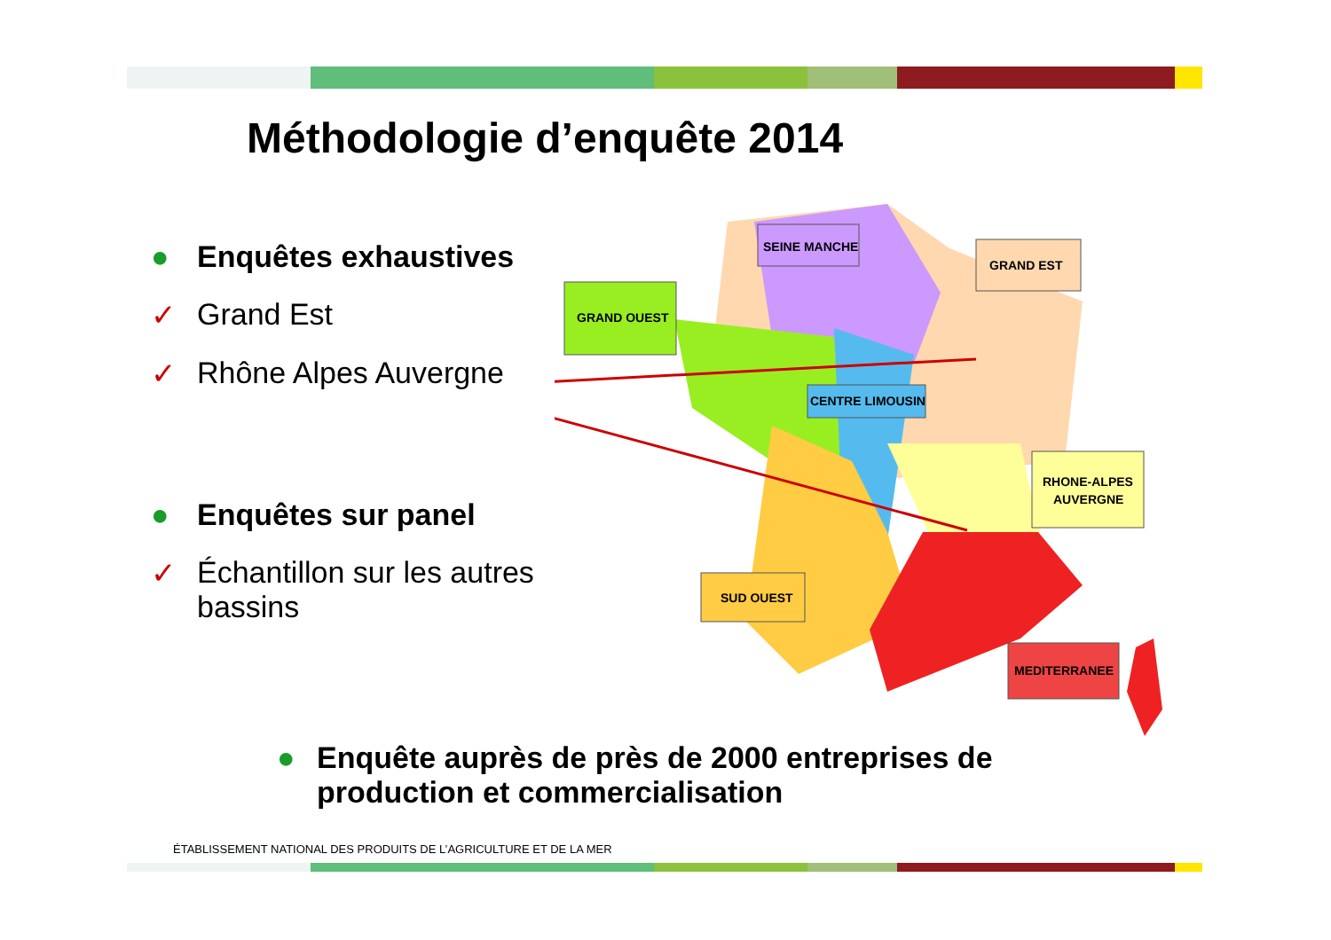Méthodologie d’enquête 2014
● Enquêtes exhaustives
✓ Grand Est
✓ Rhône Alpes Auvergne
● Enquêtes sur panel
✓ Échantillon sur les autres bassins
SEINE MANCHE
GRAND EST
GRAND OUEST
CENTRE LIMOUSIN
RHONE-ALPES
AUVERGNE
SUD OUEST
MEDITERRANEE
● Enquête auprès de près de 2000 entreprises de
production et commercialisation
ÉTABLISSEMENT NATIONAL DES PRODUITS DE L’AGRICULTURE ET DE LA MER